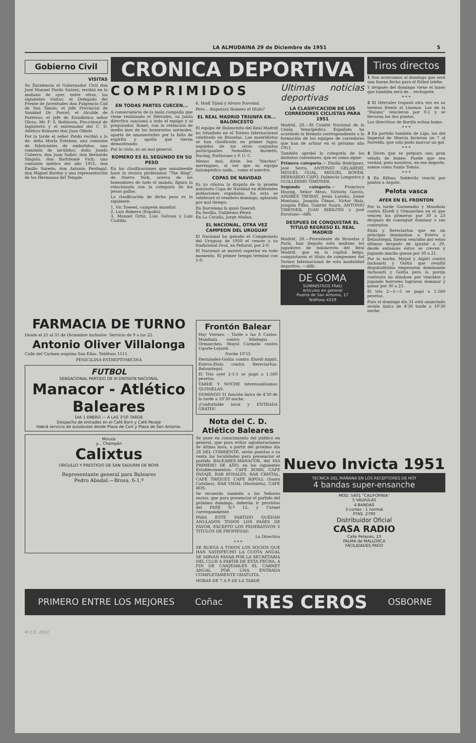LA ALMUDAINA 29 de Diciembre de 1951 5
Gobierno Civil
VISITAS
Su Excelencia el Gobernador Civil don José Manuel Pardo Suárez, recibió en la mañana de ayer, entre otras, las siguientes visitas: el Delegado del Frente de Juventudes don Fulgencio Coll de San Simón; el Jefe Provincial de Sanidad Dr. Porcel; el Alcalde de Porreras; el Jefe de Estadística señor Oleza; Mr. F. S. Robinson, Pro-cónsul de Inglaterra y el entrenador del C. D. Atlético Baleares don Juan Obiols.
Por la tarde el señor Pardo recibió a la de: doña María Esteban; una comisión de fabricantes de embutidos; una comisión de inválidos; doña Josefa Cabrera; don Juan Suñer; don Bernardo Singala; don Bartolomé Vich; una comisión médica del año 1951; don Emilio Sureda; don Antonio Perdagal; don Miguel Bordoy y una representación de las Hermanas del Temple.
CRONICA DEPORTIVA
COMPRIMIDOS
EN TODAS PARTES CUECEN...
A consecuencia de la mala campaña que viene realizando el Hércules, su Junta directiva sancionó a todo el equipo y al preparador, Bonet, con la retención de medio mes de los honorarios normales, aparte de amonestarles por la falta de espíritu y apatía que vieron demostrando.
Por lo visto, es un mal general.
ROMERO ES EL SEGUNDO EN SU PESO
En las clasificaciones que anualmente hace la revista profesional "The Ring", de Nueva York, acerca de los boxeadores de todo el mundo, figura la relacionada con la categoría de los pesos gallos.
La clasificación de dicho peso es la siguiente:
1, Vic Toweel, campeón mundial.
2, Luis Romero (España).
3, Manuel Ortiz, Luis Galvani y Luis Castillo.
6, Hadi Tijani y Alvaro Nuvolini.
Pero... disputará Romero el título?
EL REAL MADRID TRIUNFA EN... BALONCESTO
El equipo de Baloncesto del Real Madrid ha triunfado en el Torneo Internacional celebrado en Bruselas. Los madridistas se han clasificado en primer lugar, seguidos de los otros conjuntos participantes. Semailles, Bordetti, Racing, Partissans y P. U. C.
Menos mal, dirán los "hinchas" merengues, al ver que su equipo balompédico anda... como el nuestro.
COPAS DE NAVIDAD
Es ya clásica la disputa de la prueba natatoria Copa de Navidad en diferentes poblaciones españolas. En esta se celebrará el venidero domingo, aplazada por mal tiempo.
En Barcelona la ganó Queralt.
En Sevilla, Guillermo Pérez.
En La Coruña, Jorge Muñoz.
EL NACIONAL, OTRA VEZ CAMPEON DEL URUGUAY
El Nacional ha ganado el Campeonato del Uruguay de 1950 el vencer a su tradicional rival, en Peñarol, por 2-0.
El Nacional se mostró superior en todo momento. El primer tiempo terminó con 1-0.
Ultimas noticias deportivas
LA CLASIFICACION DE LOS CORREDORES CICLISTAS PARA 1951
Madrid, 28.—El Comité Nacional de la Unión Velocipédica Española ha acordado la fórmula correspondiente a la formación de los equipos de corredores que han de actuar en el próximo año 1951.
También aprobó la categoría de los distintos corredores, que es como sigue:
Primera categoría.— Emilio Rodríguez, José Serra, ANTONIO GELABERT, MIGUEL GUAL, MIGUEL BOVER, BERNARDO CAPO, Dalmacio Langarica y GUILLERMO TIMONER.
Segunda categoría.— Francisco Massip, Señor Mesa, Victorio García, ANDRES TROBAT, Jesús Loroño, Jaime Montana, Joaquín Olmos, Víctor Ruiz, Joaquín Filba, Gabriel Saura, ANTONIO TIMONER, JUAN BIBILONI y José Escolano—Alfil.
DESPUES DE CONQUISTAR EL TITULO REGRESO EL REAL MADRID
Madrid, 28.—Procedente de Bruselas y París, han llegado esta mañana los jugadores de baloncesto del Real Madrid, que en la capital belga, conquistaron el título de campeones del Torneo Internacional de esta modalidad deportiva. —Alfil.
DE GOMA
SUMINISTROS FRAU
Artículos en general
Puerta de San Antonio, 17
Teléfono 4319
Tiros directos
1 Nos acercamos al domingo que será una buena fecha para el fútbol isleño.
Y después del domingo viene el lunes que también será de... rechupete.
* * *
2 El Hércules tropezó otra vez en su terreno frente al Linense. Los de la "Balona" vencieron por 0-1 y se llevaron los dos puntos.
Los directivos de Bardin echan humo.
* * *
3 En partido también de Liga, los del Imperial de Murcia hicieron un 7 al Novelda, que solo pudo marcar un gol.
* * *
4 Dicen que se prepara una gran velada de boxeo. Puede que sea verdad, pero nosotros, en ese deporte, somos como Santo Tomás.
* * *
5 En Bilbao, Soldevila venció por puntos a Argote.
Pelota vasca
AYER EN EL FRONTON
Por la tarde Garmendia y Mandiola contra Elordi y Ormaechea en el que vencen los primeros por 30 a 23 después de conseguir dominar a sus contrarios.
Elola y Bereciartua que en un principio dominaban a Esteva y Belaustegui, fueron vencidos por estos últimos después de igualar a 20, desde entonces éstos se crecen y jugando mucho ganan por 30 a 21.
Por la noche, Mayol y Azpiri contra Inchausti y Goitia que resultó disputadísimo empezaron dominando Inchausti y Goitia pero la pareja contraria no dándose por vencidos y jugando horrores lograron dominar y ganar por 30 a 23.
El trio 2—1—5 se pagó a 1.560 pesetas.
Para el domingo día 31 está anunciada sesión única de 4'30 tarde a 10'30 noche.
FARMACIA DE TURNO
Desde el 25 al 31 de Diciembre inclusive. Servicio de 9 a las 22.
Antonio Oliver Villalonga
Calle del Carmen esquina San Elías. Teléfono 1511.
PENICILINA ESTREPTOMICINA
FUTBOL
SENSACIONAL PARTIDO DE III DIVISION NACIONAL
Manacor - Atlético Baleares
DIA 1 ENERO — A LAS 3'50 TARDE
Despacho de entradas en el Café Born y Café Pasaje
Habrá servicio de autobuses desde Plaza de Cort y Plaza de San Antonio.
Minuta
y... Champán
Calixtus
ORGULLO Y PRESTIGIO DE SAN SADURNI DE NOYA
Representante general para Baleares
Pedro Abadal.—Brosa, 6-1.º
Frontón Balear
Hoy Viernes. - Tarde a las 6 Carlos-Mandiola contra Mintegui - Ormaechea. Mayol Carmelo contra Ugarte-Lejardi.
Noche 10'15
Hernández-Goitia contra Elordi-Azpiri. Esteva-Elola contra Bereciartua-Belaustegui.
El Trio ayer 2-1-5 se pagó a 1.560 pesetas.
TARDE Y NOCHE interesantísimas QUINIELAS.
DOMINGO 31 función única de 4'30 de la tarde a 10'30 noche.
¡Confortable local y ENTRADA GRATIS!
Nota del C. D. Atlético Baleares
Se pone en conocimiento del público en general, que para evitar aglomeraciones de última hora, a partir del próximo día 28 DEL CORRIENTE, serán puestas a su venta las localidades para presenciar el partido BALEARES-MANACOR, del DIA PRIMERO DE AÑO, en los siguientes Establecimientos: CAFE BORN, CAFE PASAJE, BAR ROSALES, BAR CRISTAL, CAFE TRIQUET, CAFE RIPOLL (Santa Catalina), BAR VIDAL (Hostalets), CAFE ROS.
Se recuerda también a los Señores socios, que para presenciar el partido del próximo domingo, deberán ir provistos del PASE N.º 12, y Carnet correspondiente.
PARA ESTE PARTIDO QUEDAN ANULADOS TODOS LOS PASES DE FAVOR, EXCEPTO LOS FEDERATIVOS Y TITULOS DE PROPIEDAD.
La Directiva
* * *
SE RUEGA A TODOS LOS SOCIOS QUE HAN SATISFECHO LA CUOTA ANUAL SE SIRVAN PASAR POR LA SECRETARIA DEL CLUB A PARTIR DE ESTA FECHA, A FIN DE CANJEARLES EL CARNET ANUAL POR UNA ENTRADA COMPLETAMENTE GRATUITA.
HORAS DE 7 A 9 DE LA TARDE
Nuevo Invicta 1951
TECNICA DEL MAÑANA EN LOS RECEPTORES DE HOY
4 bandas super-ensanche
MOD. 5401 "CALIFORNIA"
5 VALVULAS
4 BANDAS
3 cortas - 1 normal
PTAS. 2790
Distribuidor Oficial
CASA RADIO
Calle Pelaires, 23
PALMA de MALLORCA
FACILIDADES PAGO
PRIMERO ENTRE LOS MEJORES Coñac TRES CEROS OSBORNE
M.C.D. 2022